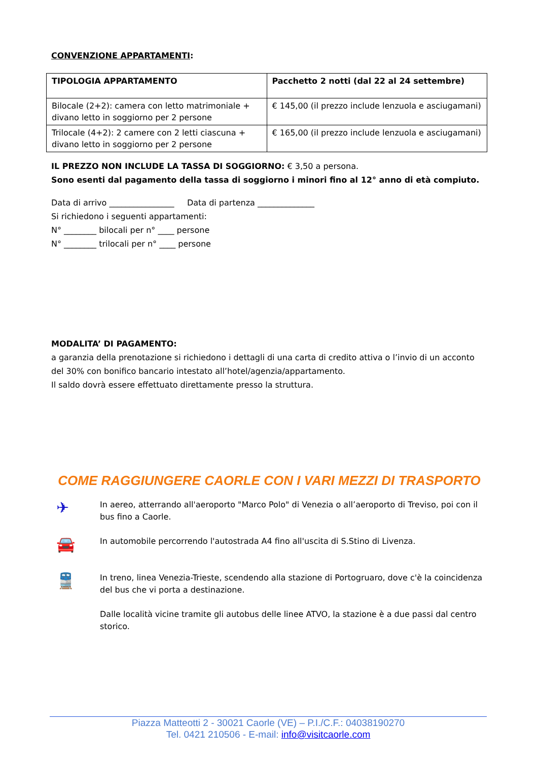CONVENZIONE APPARTAMENTI:
| TIPOLOGIA APPARTAMENTO | Pacchetto 2 notti (dal 22 al 24 settembre) |
| --- | --- |
| Bilocale (2+2): camera con letto matrimoniale + divano letto in soggiorno per 2 persone | € 145,00 (il prezzo include lenzuola e asciugamani) |
| Trilocale (4+2): 2 camere con 2 letti ciascuna + divano letto in soggiorno per 2 persone | € 165,00 (il prezzo include lenzuola e asciugamani) |
IL PREZZO NON INCLUDE LA TASSA DI SOGGIORNO: € 3,50 a persona.
Sono esenti dal pagamento della tassa di soggiorno i minori fino al 12° anno di età compiuto.
Data di arrivo ________________ Data di partenza ______________
Si richiedono i seguenti appartamenti:
N° ________ bilocali per n° ____ persone
N° ________ trilocali per n° ____ persone
MODALITA’ DI PAGAMENTO:
a garanzia della prenotazione si richiedono i dettagli di una carta di credito attiva o l’invio di un acconto del 30% con bonifico bancario intestato all’hotel/agenzia/appartamento.
Il saldo dovrà essere effettuato direttamente presso la struttura.
COME RAGGIUNGERE CAORLE CON I VARI MEZZI DI TRASPORTO
✈
In aereo, atterrando all'aeroporto "Marco Polo" di Venezia o all’aeroporto di Treviso, poi con il bus fino a Caorle.
🚘
In automobile percorrendo l'autostrada A4 fino all'uscita di S.Stino di Livenza.
🚆
In treno, linea Venezia-Trieste, scendendo alla stazione di Portogruaro, dove c'è la coincidenza del bus che vi porta a destinazione.
Dalle località vicine tramite gli autobus delle linee ATVO, la stazione è a due passi dal centro storico.
Piazza Matteotti 2 - 30021 Caorle (VE) – P.I./C.F.: 04038190270
Tel. 0421 210506 - E-mail: info@visitcaorle.com